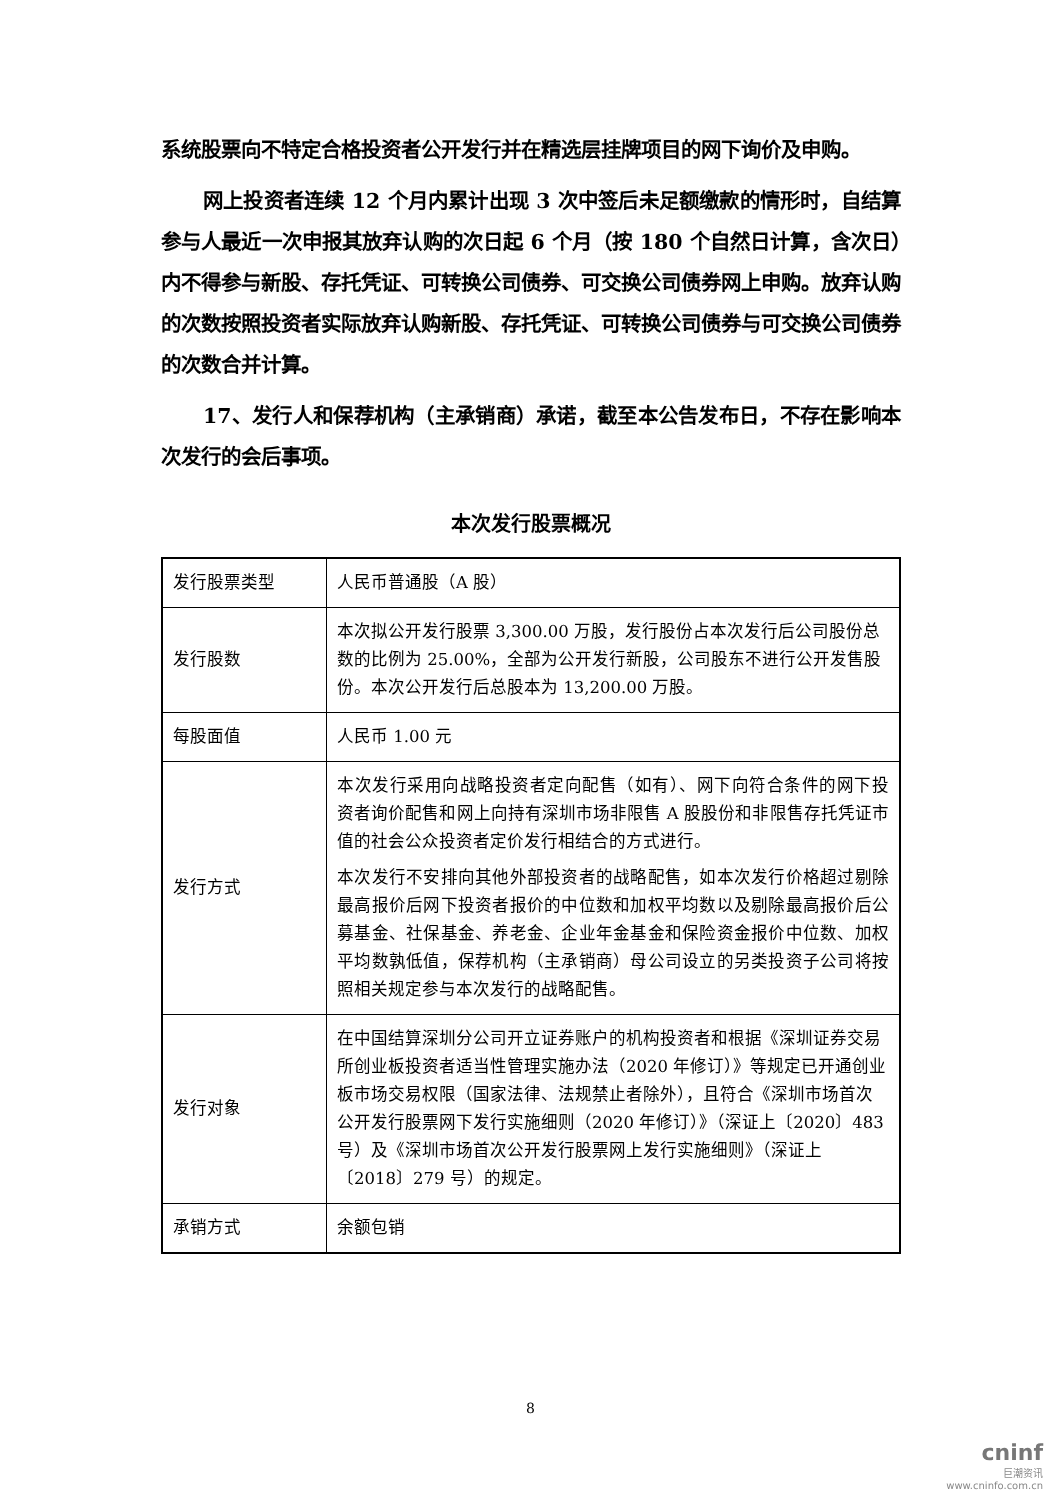系统股票向不特定合格投资者公开发行并在精选层挂牌项目的网下询价及申购。
网上投资者连续 12 个月内累计出现 3 次中签后未足额缴款的情形时，自结算参与人最近一次申报其放弃认购的次日起 6 个月（按 180 个自然日计算，含次日）内不得参与新股、存托凭证、可转换公司债券、可交换公司债券网上申购。放弃认购的次数按照投资者实际放弃认购新股、存托凭证、可转换公司债券与可交换公司债券的次数合并计算。
17、发行人和保荐机构（主承销商）承诺，截至本公告发布日，不存在影响本次发行的会后事项。
本次发行股票概况
| 发行股票类型 | 人民币普通股（A 股） |
| 发行股数 | 本次拟公开发行股票 3,300.00 万股，发行股份占本次发行后公司股份总数的比例为 25.00%，全部为公开发行新股，公司股东不进行公开发售股份。本次公开发行后总股本为 13,200.00 万股。 |
| 每股面值 | 人民币 1.00 元 |
| 发行方式 | 本次发行采用向战略投资者定向配售（如有）、网下向符合条件的网下投资者询价配售和网上向持有深圳市场非限售 A 股股份和非限售存托凭证市值的社会公众投资者定价发行相结合的方式进行。 本次发行不安排向其他外部投资者的战略配售，如本次发行价格超过剔除最高报价后网下投资者报价的中位数和加权平均数以及剔除最高报价后公募基金、社保基金、养老金、企业年金基金和保险资金报价中位数、加权平均数孰低值，保荐机构（主承销商）母公司设立的另类投资子公司将按照相关规定参与本次发行的战略配售。 |
| 发行对象 | 在中国结算深圳分公司开立证券账户的机构投资者和根据《深圳证券交易所创业板投资者适当性管理实施办法（2020 年修订）》等规定已开通创业板市场交易权限（国家法律、法规禁止者除外），且符合《深圳市场首次公开发行股票网下发行实施细则（2020 年修订）》（深证上〔2020〕483 号）及《深圳市场首次公开发行股票网上发行实施细则》（深证上〔2018〕279 号）的规定。 |
| 承销方式 | 余额包销 |
8
cninf
巨潮资讯
www.cninfo.com.cn